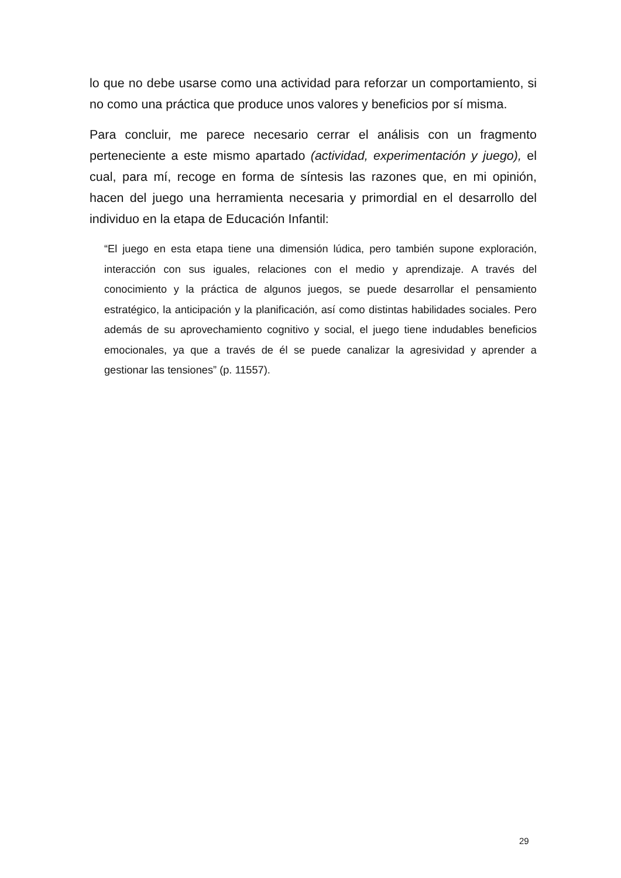lo que no debe usarse como una actividad para reforzar un comportamiento, si no como una práctica que produce unos valores y beneficios por sí misma.
Para concluir, me parece necesario cerrar el análisis con un fragmento perteneciente a este mismo apartado (actividad, experimentación y juego), el cual, para mí, recoge en forma de síntesis las razones que, en mi opinión, hacen del juego una herramienta necesaria y primordial en el desarrollo del individuo en la etapa de Educación Infantil:
“El juego en esta etapa tiene una dimensión lúdica, pero también supone exploración, interacción con sus iguales, relaciones con el medio y aprendizaje. A través del conocimiento y la práctica de algunos juegos, se puede desarrollar el pensamiento estratégico, la anticipación y la planificación, así como distintas habilidades sociales. Pero además de su aprovechamiento cognitivo y social, el juego tiene indudables beneficios emocionales, ya que a través de él se puede canalizar la agresividad y aprender a gestionar las tensiones” (p. 11557).
29